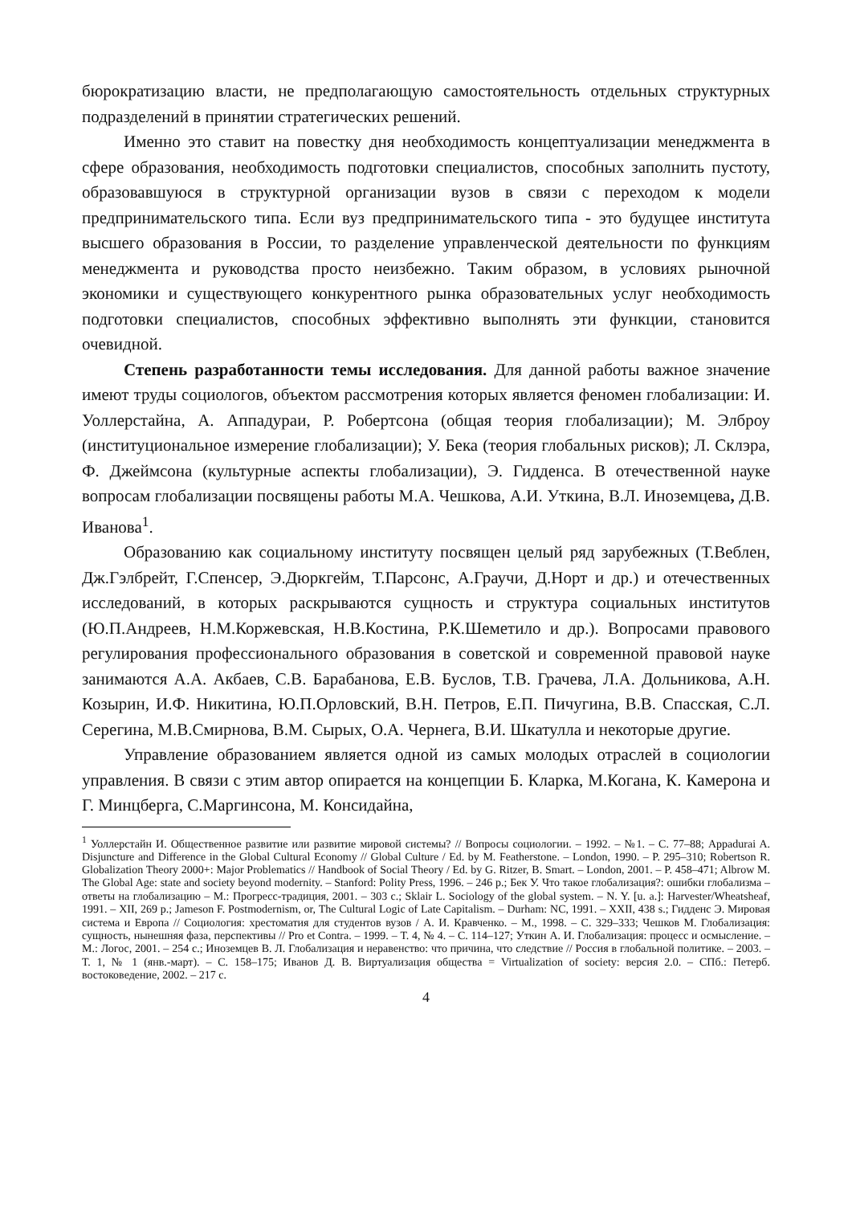бюрократизацию власти, не предполагающую самостоятельность отдельных структурных подразделений в принятии стратегических решений.
Именно это ставит на повестку дня необходимость концептуализации менеджмента в сфере образования, необходимость подготовки специалистов, способных заполнить пустоту, образовавшуюся в структурной организации вузов в связи с переходом к модели предпринимательского типа. Если вуз предпринимательского типа - это будущее института высшего образования в России, то разделение управленческой деятельности по функциям менеджмента и руководства просто неизбежно. Таким образом, в условиях рыночной экономики и существующего конкурентного рынка образовательных услуг необходимость подготовки специалистов, способных эффективно выполнять эти функции, становится очевидной.
Степень разработанности темы исследования. Для данной работы важное значение имеют труды социологов, объектом рассмотрения которых является феномен глобализации: И. Уоллерстайна, А. Аппадураи, Р. Робертсона (общая теория глобализации); М. Элброу (институциональное измерение глобализации); У. Бека (теория глобальных рисков); Л. Склэра, Ф. Джеймсона (культурные аспекты глобализации), Э. Гидденса. В отечественной науке вопросам глобализации посвящены работы М.А. Чешкова, А.И. Уткина, В.Л. Иноземцева, Д.В. Иванова<sup>1</sup>.
Образованию как социальному институту посвящен целый ряд зарубежных (Т.Веблен, Дж.Гэлбрейт, Г.Спенсер, Э.Дюркгейм, Т.Парсонс, А.Граучи, Д.Норт и др.) и отечественных исследований, в которых раскрываются сущность и структура социальных институтов (Ю.П.Андреев, Н.М.Коржевская, Н.В.Костина, Р.К.Шеметило и др.). Вопросами правового регулирования профессионального образования в советской и современной правовой науке занимаются А.А. Акбаев, С.В. Барабанова, Е.В. Буслов, Т.В. Грачева, Л.А. Дольникова, А.Н. Козырин, И.Ф. Никитина, Ю.П.Орловский, В.Н. Петров, Е.П. Пичугина, В.В. Спасская, С.Л. Серегина, М.В.Смирнова, В.М. Сырых, О.А. Чернега, В.И. Шкатулла и некоторые другие.
Управление образованием является одной из самых молодых отраслей в социологии управления. В связи с этим автор опирается на концепции Б. Кларка, М.Когана, К. Камерона и Г. Минцберга, С.Маргинсона, М. Консидайна,
<sup>1</sup> Уоллерстайн И. Общественное развитие или развитие мировой системы? // Вопросы социологии. – 1992. – №1. – С. 77–88; Appadurai A. Disjuncture and Difference in the Global Cultural Economy // Global Culture / Ed. by M. Featherstone. – London, 1990. – P. 295–310; Robertson R. Globalization Theory 2000+: Major Problematics // Handbook of Social Theory / Ed. by G. Ritzer, B. Smart. – London, 2001. – P. 458–471; Albrow M. The Global Age: state and society beyond modernity. – Stanford: Polity Press, 1996. – 246 p.; Бек У. Что такое глобализация?: ошибки глобализма – ответы на глобализацию – М.: Прогресс-традиция, 2001. – 303 с.; Sklair L. Sociology of the global system. – N. Y. [u. a.]: Harvester/Wheatsheaf, 1991. – XII, 269 p.; Jameson F. Postmodernism, or, The Cultural Logic of Late Capitalism. – Durham: NC, 1991. – XXII, 438 s.; Гидденс Э. Мировая система и Европа // Социология: хрестоматия для студентов вузов / А. И. Кравченко. – М., 1998. – С. 329–333; Чешков М. Глобализация: сущность, нынешняя фаза, перспективы // Pro et Contra. – 1999. – Т. 4, № 4. – С. 114–127; Уткин А. И. Глобализация: процесс и осмысление. – М.: Логос, 2001. – 254 с.; Иноземцев В. Л. Глобализация и неравенство: что причина, что следствие // Россия в глобальной политике. – 2003. – Т. 1, № 1 (янв.-март). – С. 158–175; Иванов Д. В. Виртуализация общества = Virtualization of society: версия 2.0. – СПб.: Петерб. востоковедение, 2002. – 217 с.
4